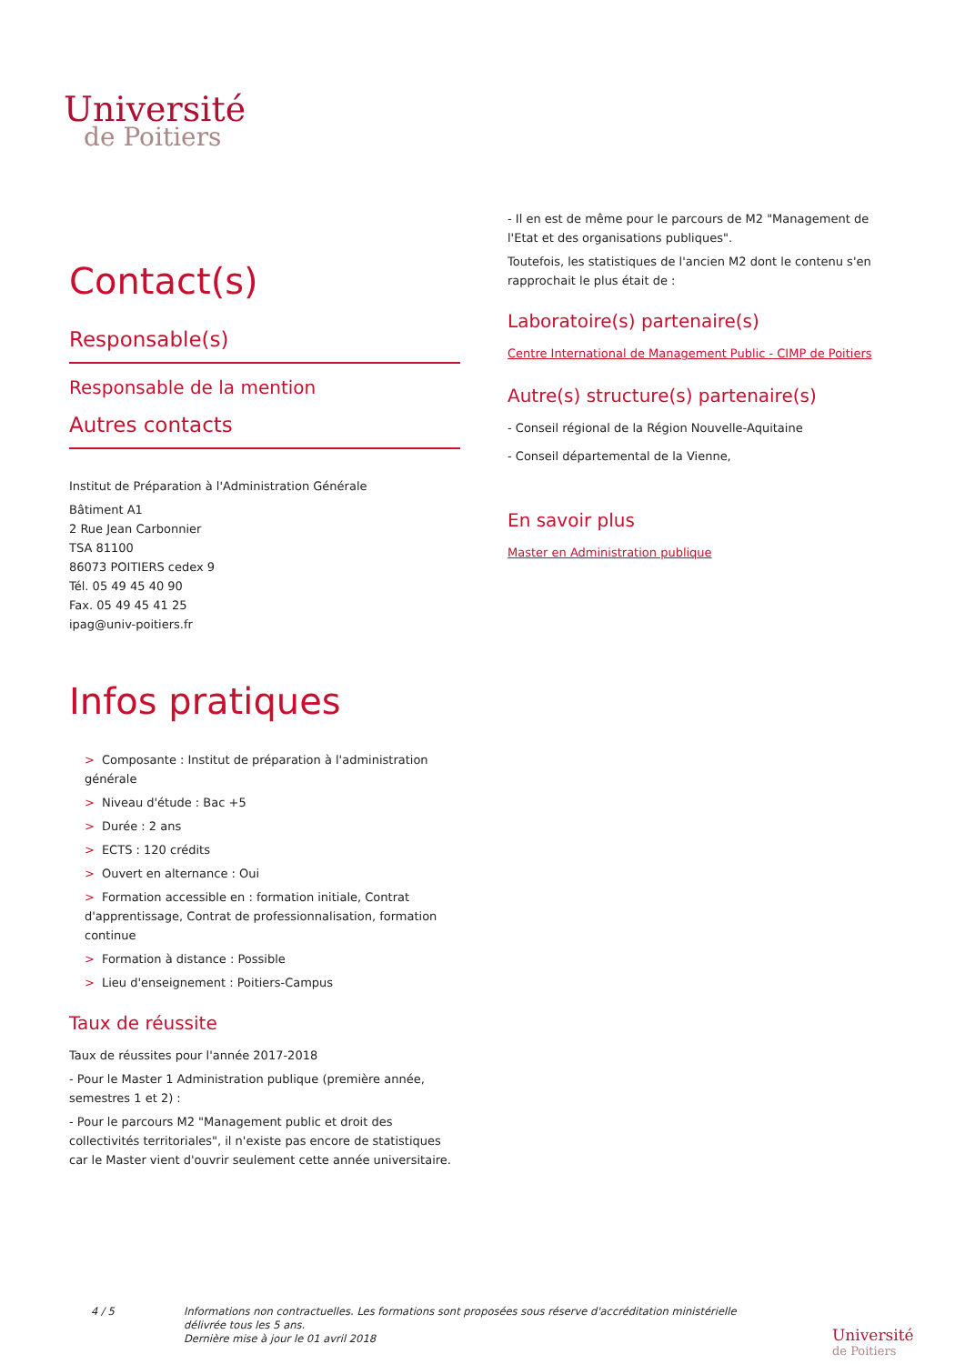Université
de Poitiers
Contact(s)
Responsable(s)
Responsable de la mention
Autres contacts
Institut de Préparation à l'Administration Générale
Bâtiment A1
2 Rue Jean Carbonnier
TSA 81100
86073 POITIERS cedex 9
Tél. 05 49 45 40 90
Fax. 05 49 45 41 25
ipag@univ-poitiers.fr
Infos pratiques
> Composante : Institut de préparation à l'administration générale
> Niveau d'étude : Bac +5
> Durée : 2 ans
> ECTS : 120 crédits
> Ouvert en alternance : Oui
> Formation accessible en : formation initiale, Contrat d'apprentissage, Contrat de professionnalisation, formation continue
> Formation à distance : Possible
> Lieu d'enseignement : Poitiers-Campus
Taux de réussite
Taux de réussites pour l'année 2017-2018
- Pour le Master 1 Administration publique (première année, semestres 1 et 2) :
- Pour le parcours M2 "Management public et droit des collectivités territoriales", il n'existe pas encore de statistiques car le Master vient d'ouvrir seulement cette année universitaire.
- Il en est de même pour le parcours de M2 "Management de l'Etat et des organisations publiques".
Toutefois, les statistiques de l'ancien M2 dont le contenu s'en rapprochait le plus était de :
Laboratoire(s) partenaire(s)
Centre International de Management Public - CIMP de Poitiers
Autre(s) structure(s) partenaire(s)
- Conseil régional de la Région Nouvelle-Aquitaine
- Conseil départemental de la Vienne,
En savoir plus
Master en Administration publique
4 / 5 Informations non contractuelles. Les formations sont proposées sous réserve d'accréditation ministérielle
délivrée tous les 5 ans.
Dernière mise à jour le 01 avril 2018
Université
de Poitiers